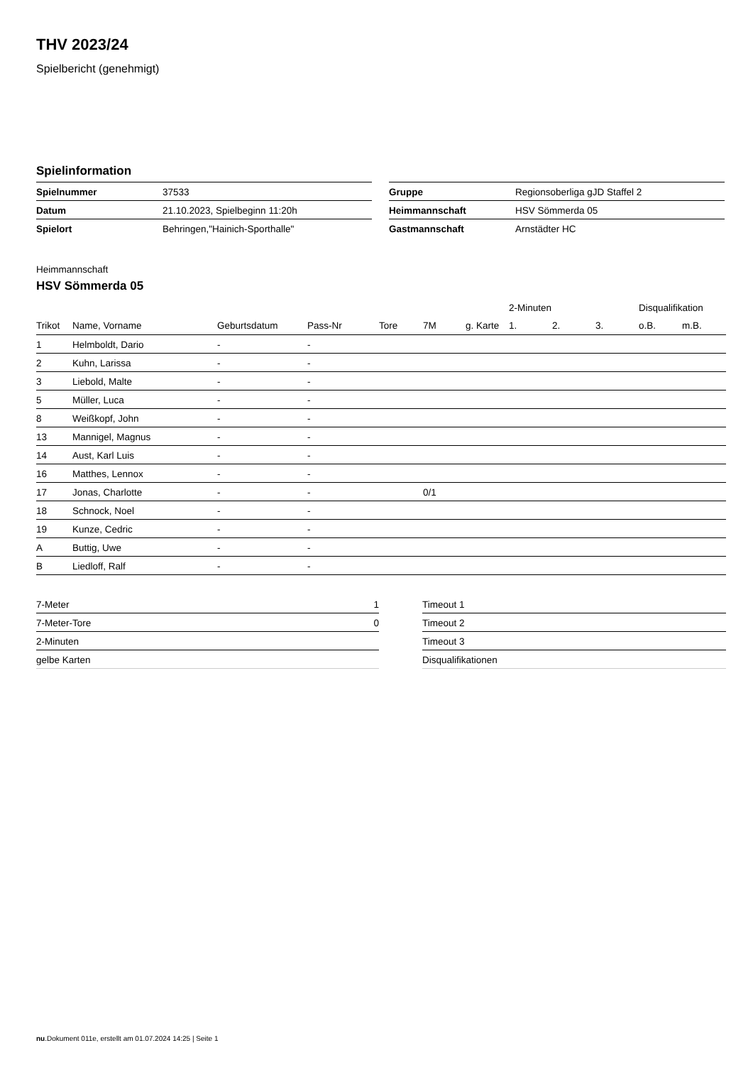THV 2023/24
Spielbericht (genehmigt)
Spielinformation
| Spielnummer | 37533 |
| Datum | 21.10.2023, Spielbeginn 11:20h |
| Spielort | Behringen,"Hainich-Sporthalle" |
| Gruppe | Regionsoberliga gJD Staffel 2 |
| Heimmannschaft | HSV Sömmerda 05 |
| Gastmannschaft | Arnstädter HC |
Heimmannschaft
HSV Sömmerda 05
| | | | | | | | 2-Minuten | | | Disqualifikation | |
| --- | --- | --- | --- | --- | --- | --- | --- | --- | --- | --- | --- |
| Trikot | Name, Vorname | Geburtsdatum | Pass-Nr | Tore | 7M | g. Karte | 1. | 2. | 3. | o.B. | m.B. |
| 1 | Helmboldt, Dario | - | - | | | | | | | | |
| 2 | Kuhn, Larissa | - | - | | | | | | | | |
| 3 | Liebold, Malte | - | - | | | | | | | | |
| 5 | Müller, Luca | - | - | | | | | | | | |
| 8 | Weißkopf, John | - | - | | | | | | | | |
| 13 | Mannigel, Magnus | - | - | | | | | | | | |
| 14 | Aust, Karl Luis | - | - | | | | | | | | |
| 16 | Matthes, Lennox | - | - | | | | | | | | |
| 17 | Jonas, Charlotte | - | - | | 0/1 | | | | | | |
| 18 | Schnock, Noel | - | - | | | | | | | | |
| 19 | Kunze, Cedric | - | - | | | | | | | | |
| A | Buttig, Uwe | - | - | | | | | | | | |
| B | Liedloff, Ralf | - | - | | | | | | | | |
| 7-Meter | 1 |
| 7-Meter-Tore | 0 |
| 2-Minuten | |
| gelbe Karten | |
| Timeout 1 |
| Timeout 2 |
| Timeout 3 |
| Disqualifikationen |
nu.Dokument 011e, erstellt am 01.07.2024 14:25 | Seite 1